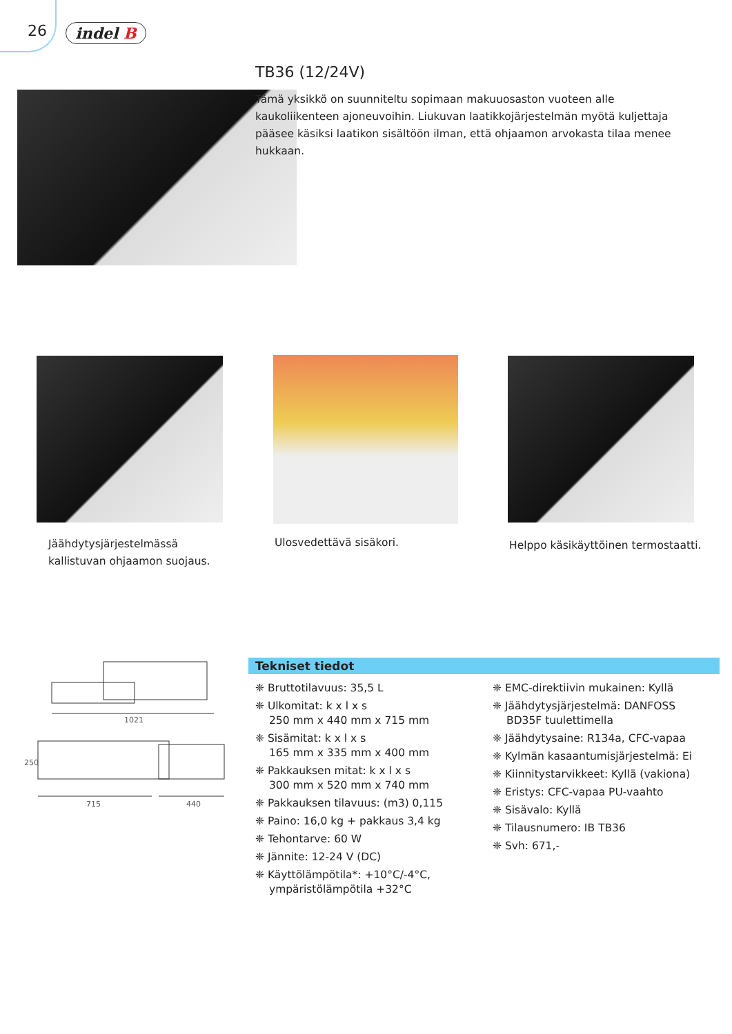26 indel B
TB36 (12/24V)
Tämä yksikkö on suunniteltu sopimaan makuuosaston vuoteen alle kaukoliikenteen ajoneuvoihin. Liukuvan laatikkojärjestelmän myötä kuljettaja pääsee käsiksi laatikon sisältöön ilman, että ohjaamon arvokasta tilaa menee hukkaan.
Jäähdytysjärjestelmässä kallistuvan ohjaamon suojaus.
Ulosvedettävä sisäkori.
Helppo käsikäyttöinen termostaatti.
1021
715
440
250
Tekniset tiedot
❈ Bruttotilavuus: 35,5 L
❈ Ulkomitat: k x l x s
250 mm x 440 mm x 715 mm
❈ Sisämitat: k x l x s
165 mm x 335 mm x 400 mm
❈ Pakkauksen mitat: k x l x s
300 mm x 520 mm x 740 mm
❈ Pakkauksen tilavuus: (m3) 0,115
❈ Paino: 16,0 kg + pakkaus 3,4 kg
❈ Tehontarve: 60 W
❈ Jännite: 12-24 V (DC)
❈ Käyttölämpötila*: +10°C/-4°C, ympäristölämpötila +32°C
❈ EMC-direktiivin mukainen: Kyllä
❈ Jäähdytysjärjestelmä: DANFOSS BD35F tuulettimella
❈ Jäähdytysaine: R134a, CFC-vapaa
❈ Kylmän kasaantumisjärjestelmä: Ei
❈ Kiinnitystarvikkeet: Kyllä (vakiona)
❈ Eristys: CFC-vapaa PU-vaahto
❈ Sisävalo: Kyllä
❈ Tilausnumero: IB TB36
❈ Svh: 671,-